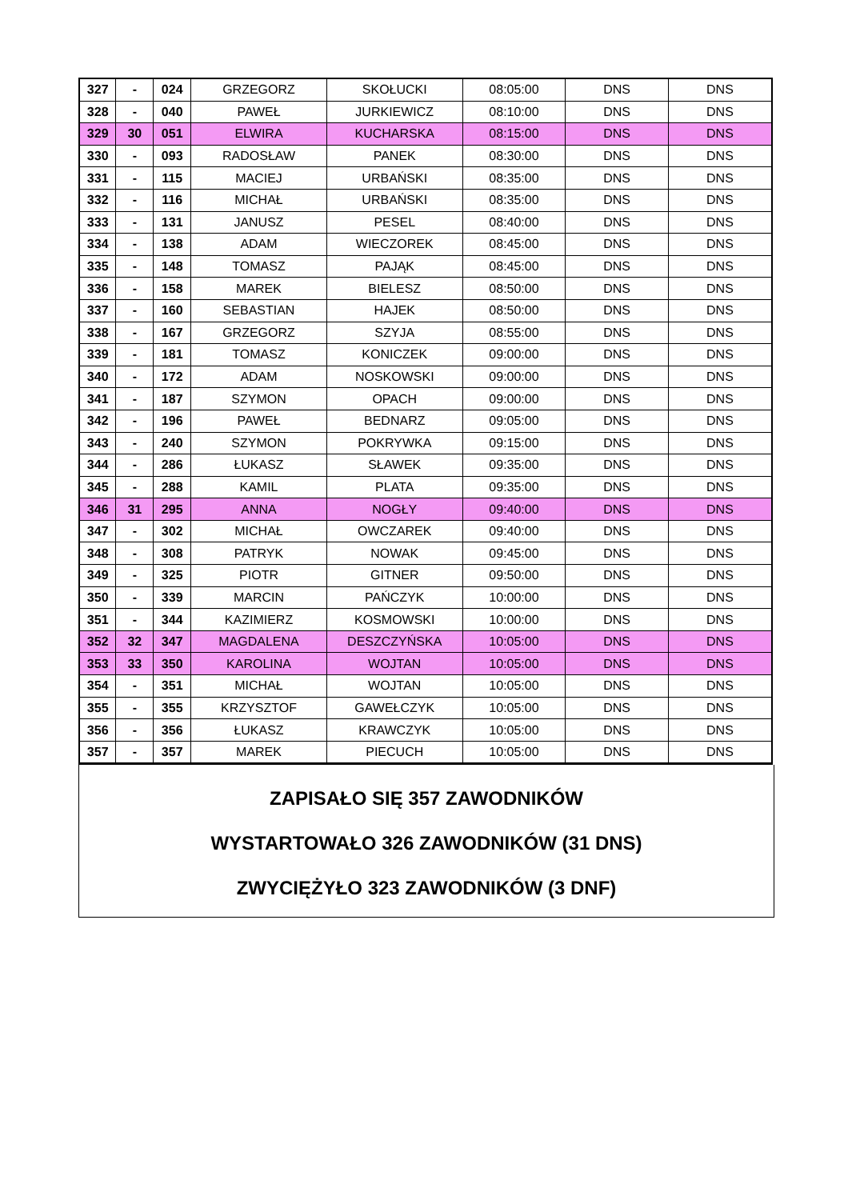| 327 | - | 024 | GRZEGORZ | SKOŁUCKI | 08:05:00 | DNS | DNS |
| 328 | - | 040 | PAWEŁ | JURKIEWICZ | 08:10:00 | DNS | DNS |
| 329 | 30 | 051 | ELWIRA | KUCHARSKA | 08:15:00 | DNS | DNS |
| 330 | - | 093 | RADOSŁAW | PANEK | 08:30:00 | DNS | DNS |
| 331 | - | 115 | MACIEJ | URBAŃSKI | 08:35:00 | DNS | DNS |
| 332 | - | 116 | MICHAŁ | URBAŃSKI | 08:35:00 | DNS | DNS |
| 333 | - | 131 | JANUSZ | PESEL | 08:40:00 | DNS | DNS |
| 334 | - | 138 | ADAM | WIECZOREK | 08:45:00 | DNS | DNS |
| 335 | - | 148 | TOMASZ | PAJĄK | 08:45:00 | DNS | DNS |
| 336 | - | 158 | MAREK | BIELESZ | 08:50:00 | DNS | DNS |
| 337 | - | 160 | SEBASTIAN | HAJEK | 08:50:00 | DNS | DNS |
| 338 | - | 167 | GRZEGORZ | SZYJA | 08:55:00 | DNS | DNS |
| 339 | - | 181 | TOMASZ | KONICZEK | 09:00:00 | DNS | DNS |
| 340 | - | 172 | ADAM | NOSKOWSKI | 09:00:00 | DNS | DNS |
| 341 | - | 187 | SZYMON | OPACH | 09:00:00 | DNS | DNS |
| 342 | - | 196 | PAWEŁ | BEDNARZ | 09:05:00 | DNS | DNS |
| 343 | - | 240 | SZYMON | POKRYWKA | 09:15:00 | DNS | DNS |
| 344 | - | 286 | ŁUKASZ | SŁAWEK | 09:35:00 | DNS | DNS |
| 345 | - | 288 | KAMIL | PLATA | 09:35:00 | DNS | DNS |
| 346 | 31 | 295 | ANNA | NOGŁY | 09:40:00 | DNS | DNS |
| 347 | - | 302 | MICHAŁ | OWCZAREK | 09:40:00 | DNS | DNS |
| 348 | - | 308 | PATRYK | NOWAK | 09:45:00 | DNS | DNS |
| 349 | - | 325 | PIOTR | GITNER | 09:50:00 | DNS | DNS |
| 350 | - | 339 | MARCIN | PAŃCZYK | 10:00:00 | DNS | DNS |
| 351 | - | 344 | KAZIMIERZ | KOSMOWSKI | 10:00:00 | DNS | DNS |
| 352 | 32 | 347 | MAGDALENA | DESZCZYŃSKA | 10:05:00 | DNS | DNS |
| 353 | 33 | 350 | KAROLINA | WOJTAN | 10:05:00 | DNS | DNS |
| 354 | - | 351 | MICHAŁ | WOJTAN | 10:05:00 | DNS | DNS |
| 355 | - | 355 | KRZYSZTOF | GAWEŁCZYK | 10:05:00 | DNS | DNS |
| 356 | - | 356 | ŁUKASZ | KRAWCZYK | 10:05:00 | DNS | DNS |
| 357 | - | 357 | MAREK | PIECUCH | 10:05:00 | DNS | DNS |
ZAPISAŁO SIĘ 357 ZAWODNIKÓW
WYSTARTOWAŁO 326 ZAWODNIKÓW (31 DNS)
ZWYCIĘŻYŁO 323 ZAWODNIKÓW (3 DNF)